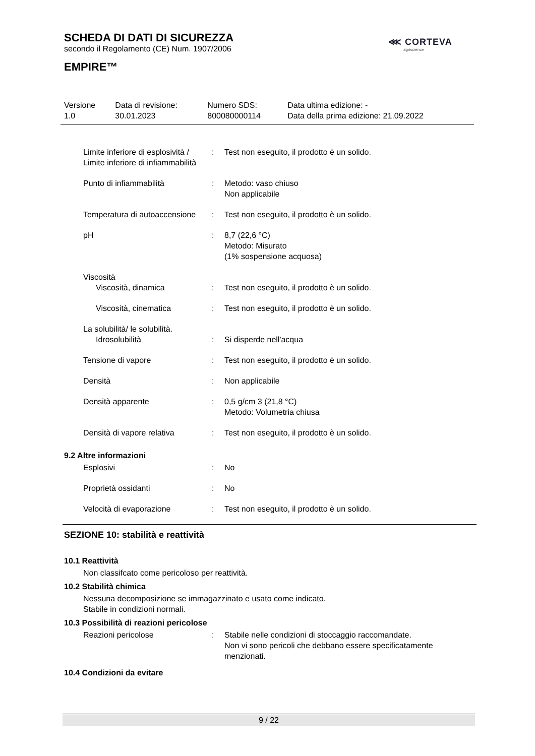⋘ CORTEVA
agriscience
SCHEDA DI DATI DI SICUREZZA
secondo il Regolamento (CE) Num. 1907/2006
EMPIRE™
| Versione 1.0 | Data di revisione: 30.01.2023 | Numero SDS: 800080000114 | Data ultima edizione: - Data della prima edizione: 21.09.2022 |
| Limite inferiore di esplosività / Limite inferiore di infiammabilità | : | Test non eseguito, il prodotto è un solido. |
| Punto di infiammabilità | : | Metodo: vaso chiuso Non applicabile |
| Temperatura di autoaccensione | : | Test non eseguito, il prodotto è un solido. |
| pH | : | 8,7 (22,6 °C) Metodo: Misurato (1% sospensione acquosa) |
| Viscosità | | |
| Viscosità, dinamica | : | Test non eseguito, il prodotto è un solido. |
| Viscosità, cinematica | : | Test non eseguito, il prodotto è un solido. |
| La solubilità/ le solubilità. | | |
| Idrosolubilità | : | Si disperde nell'acqua |
| Tensione di vapore | : | Test non eseguito, il prodotto è un solido. |
| Densità | : | Non applicabile |
| Densità apparente | : | 0,5 g/cm 3 (21,8 °C) Metodo: Volumetria chiusa |
| Densità di vapore relativa | : | Test non eseguito, il prodotto è un solido. |
9.2 Altre informazioni
| Esplosivi | : | No |
| Proprietà ossidanti | : | No |
| Velocità di evaporazione | : | Test non eseguito, il prodotto è un solido. |
SEZIONE 10: stabilità e reattività
10.1 Reattività
Non classifcato come pericoloso per reattività.
10.2 Stabilità chimica
Nessuna decomposizione se immagazzinato e usato come indicato.
Stabile in condizioni normali.
10.3 Possibilità di reazioni pericolose
| Reazioni pericolose | : | Stabile nelle condizioni di stoccaggio raccomandate. Non vi sono pericoli che debbano essere specificatamente menzionati. |
10.4 Condizioni da evitare
9 / 22